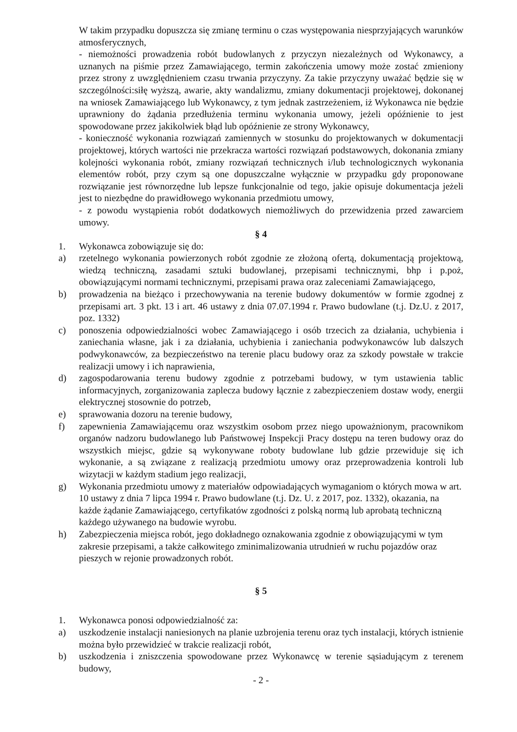W takim przypadku dopuszcza się zmianę terminu o czas występowania niesprzyjających warunków atmosferycznych,
- niemożności prowadzenia robót budowlanych z przyczyn niezależnych od Wykonawcy, a uznanych na piśmie przez Zamawiającego, termin zakończenia umowy może zostać zmieniony przez strony z uwzględnieniem czasu trwania przyczyny. Za takie przyczyny uważać będzie się w szczególności:siłę wyższą, awarie, akty wandalizmu, zmiany dokumentacji projektowej, dokonanej na wniosek Zamawiającego lub Wykonawcy, z tym jednak zastrzeżeniem, iż Wykonawca nie będzie uprawniony do żądania przedłużenia terminu wykonania umowy, jeżeli opóźnienie to jest spowodowane przez jakikolwiek błąd lub opóźnienie ze strony Wykonawcy,
- konieczność wykonania rozwiązań zamiennych w stosunku do projektowanych w dokumentacji projektowej, których wartości nie przekracza wartości rozwiązań podstawowych, dokonania zmiany kolejności wykonania robót, zmiany rozwiązań technicznych i/lub technologicznych wykonania elementów robót, przy czym są one dopuszczalne wyłącznie w przypadku gdy proponowane rozwiązanie jest równorzędne lub lepsze funkcjonalnie od tego, jakie opisuje dokumentacja jeżeli jest to niezbędne do prawidłowego wykonania przedmiotu umowy,
- z powodu wystąpienia robót dodatkowych niemożliwych do przewidzenia przed zawarciem umowy.
§ 4
1. Wykonawca zobowiązuje się do:
a) rzetelnego wykonania powierzonych robót zgodnie ze złożoną ofertą, dokumentacją projektową, wiedzą techniczną, zasadami sztuki budowlanej, przepisami technicznymi, bhp i p.poż, obowiązującymi normami technicznymi, przepisami prawa oraz zaleceniami Zamawiającego,
b) prowadzenia na bieżąco i przechowywania na terenie budowy dokumentów w formie zgodnej z przepisami art. 3 pkt. 13 i art. 46 ustawy z dnia 07.07.1994 r. Prawo budowlane (t.j. Dz.U. z 2017, poz. 1332)
c) ponoszenia odpowiedzialności wobec Zamawiającego i osób trzecich za działania, uchybienia i zaniechania własne, jak i za działania, uchybienia i zaniechania podwykonawców lub dalszych podwykonawców, za bezpieczeństwo na terenie placu budowy oraz za szkody powstałe w trakcie realizacji umowy i ich naprawienia,
d) zagospodarowania terenu budowy zgodnie z potrzebami budowy, w tym ustawienia tablic informacyjnych, zorganizowania zaplecza budowy łącznie z zabezpieczeniem dostaw wody, energii elektrycznej stosownie do potrzeb,
e) sprawowania dozoru na terenie budowy,
f) zapewnienia Zamawiającemu oraz wszystkim osobom przez niego upoważnionym, pracownikom organów nadzoru budowlanego lub Państwowej Inspekcji Pracy dostępu na teren budowy oraz do wszystkich miejsc, gdzie są wykonywane roboty budowlane lub gdzie przewiduje się ich wykonanie, a są związane z realizacją przedmiotu umowy oraz przeprowadzenia kontroli lub wizytacji w każdym stadium jego realizacji,
g) Wykonania przedmiotu umowy z materiałów odpowiadających wymaganiom o których mowa w art. 10 ustawy z dnia 7 lipca 1994 r. Prawo budowlane (t.j. Dz. U. z 2017, poz. 1332), okazania, na każde żądanie Zamawiającego, certyfikatów zgodności z polską normą lub aprobatą techniczną każdego używanego na budowie wyrobu.
h) Zabezpieczenia miejsca robót, jego dokładnego oznakowania zgodnie z obowiązującymi w tym zakresie przepisami, a także całkowitego zminimalizowania utrudnień w ruchu pojazdów oraz pieszych w rejonie prowadzonych robót.
§ 5
1. Wykonawca ponosi odpowiedzialność za:
a) uszkodzenie instalacji naniesionych na planie uzbrojenia terenu oraz tych instalacji, których istnienie można było przewidzieć w trakcie realizacji robót,
b) uszkodzenia i zniszczenia spowodowane przez Wykonawcę w terenie sąsiadującym z terenem budowy,
- 2 -